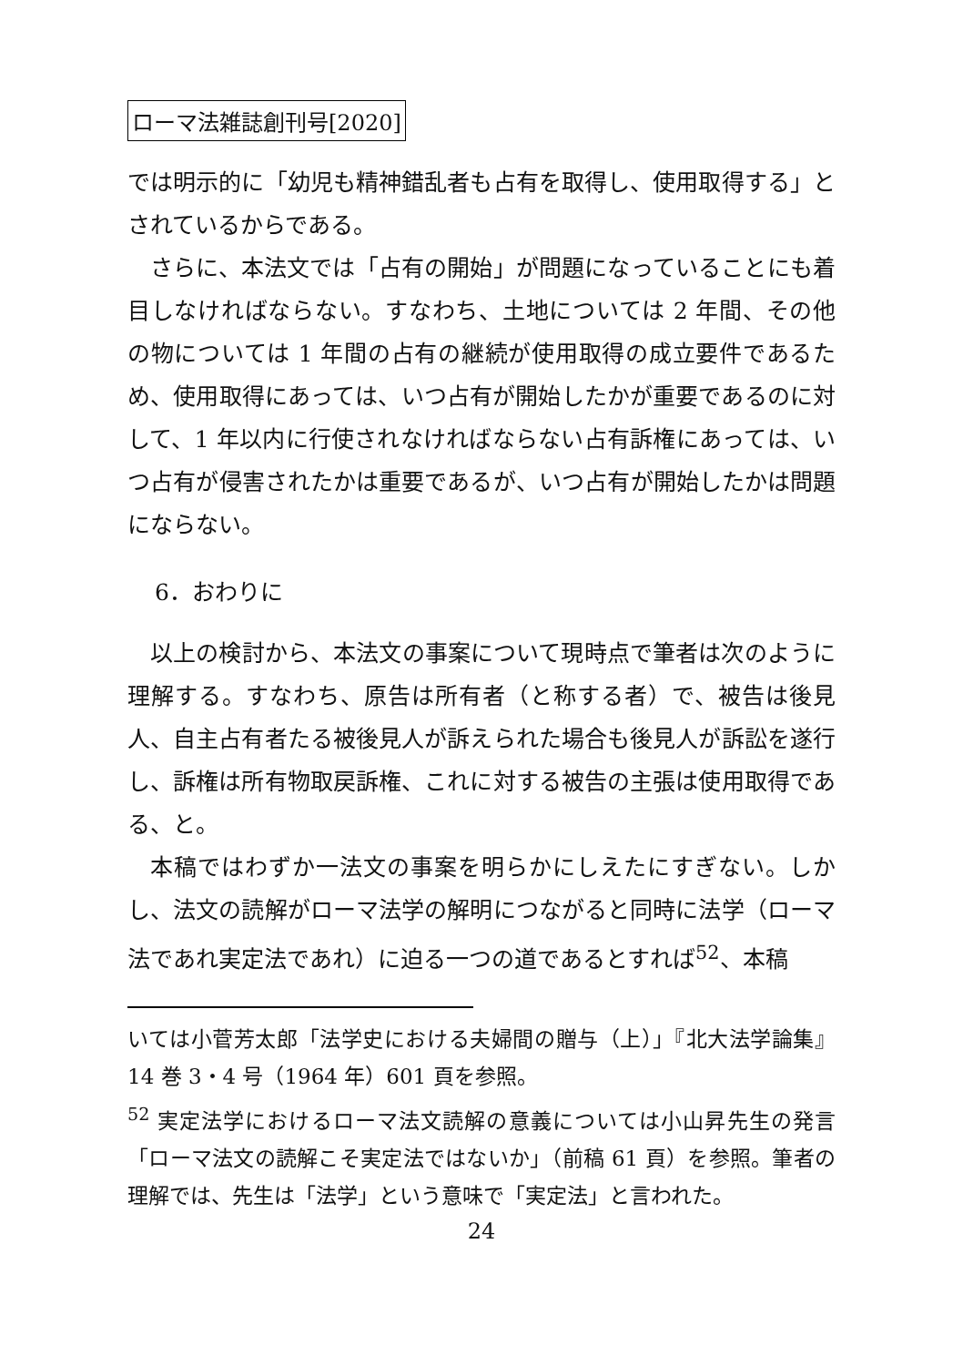ローマ法雑誌創刊号[2020]
では明示的に「幼児も精神錯乱者も占有を取得し、使用取得する」とされているからである。
さらに、本法文では「占有の開始」が問題になっていることにも着目しなければならない。すなわち、土地については 2 年間、その他の物については 1 年間の占有の継続が使用取得の成立要件であるため、使用取得にあっては、いつ占有が開始したかが重要であるのに対して、1 年以内に行使されなければならない占有訴権にあっては、いつ占有が侵害されたかは重要であるが、いつ占有が開始したかは問題にならない。
6．おわりに
以上の検討から、本法文の事案について現時点で筆者は次のように理解する。すなわち、原告は所有者（と称する者）で、被告は後見人、自主占有者たる被後見人が訴えられた場合も後見人が訴訟を遂行し、訴権は所有物取戻訴権、これに対する被告の主張は使用取得である、と。
本稿ではわずか一法文の事案を明らかにしえたにすぎない。しかし、法文の読解がローマ法学の解明につながると同時に法学（ローマ法であれ実定法であれ）に迫る一つの道であるとすれば<sup>52</sup>、本稿
いては小菅芳太郎「法学史における夫婦間の贈与（上）」『北大法学論集』14 巻 3・4 号（1964 年）601 頁を参照。
<sup>52</sup> 実定法学におけるローマ法文読解の意義については小山昇先生の発言「ローマ法文の読解こそ実定法ではないか」（前稿 61 頁）を参照。筆者の理解では、先生は「法学」という意味で「実定法」と言われた。
24